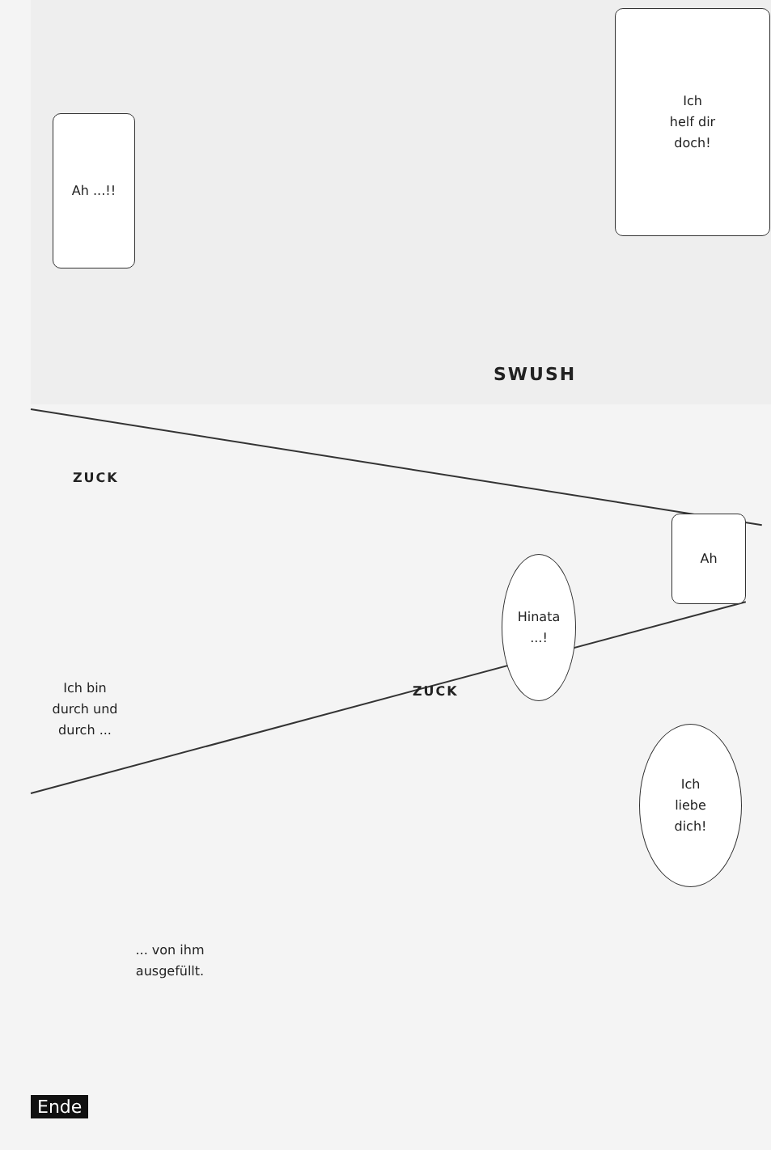Ich
helf dir
doch!
Ah ...!!
SWUSH
ZUCK
Hinata
...!
Ah
Ich bin
durch und
durch ...
ZUCK
Ich
liebe
dich!
... von ihm
ausgefüllt.
Ende